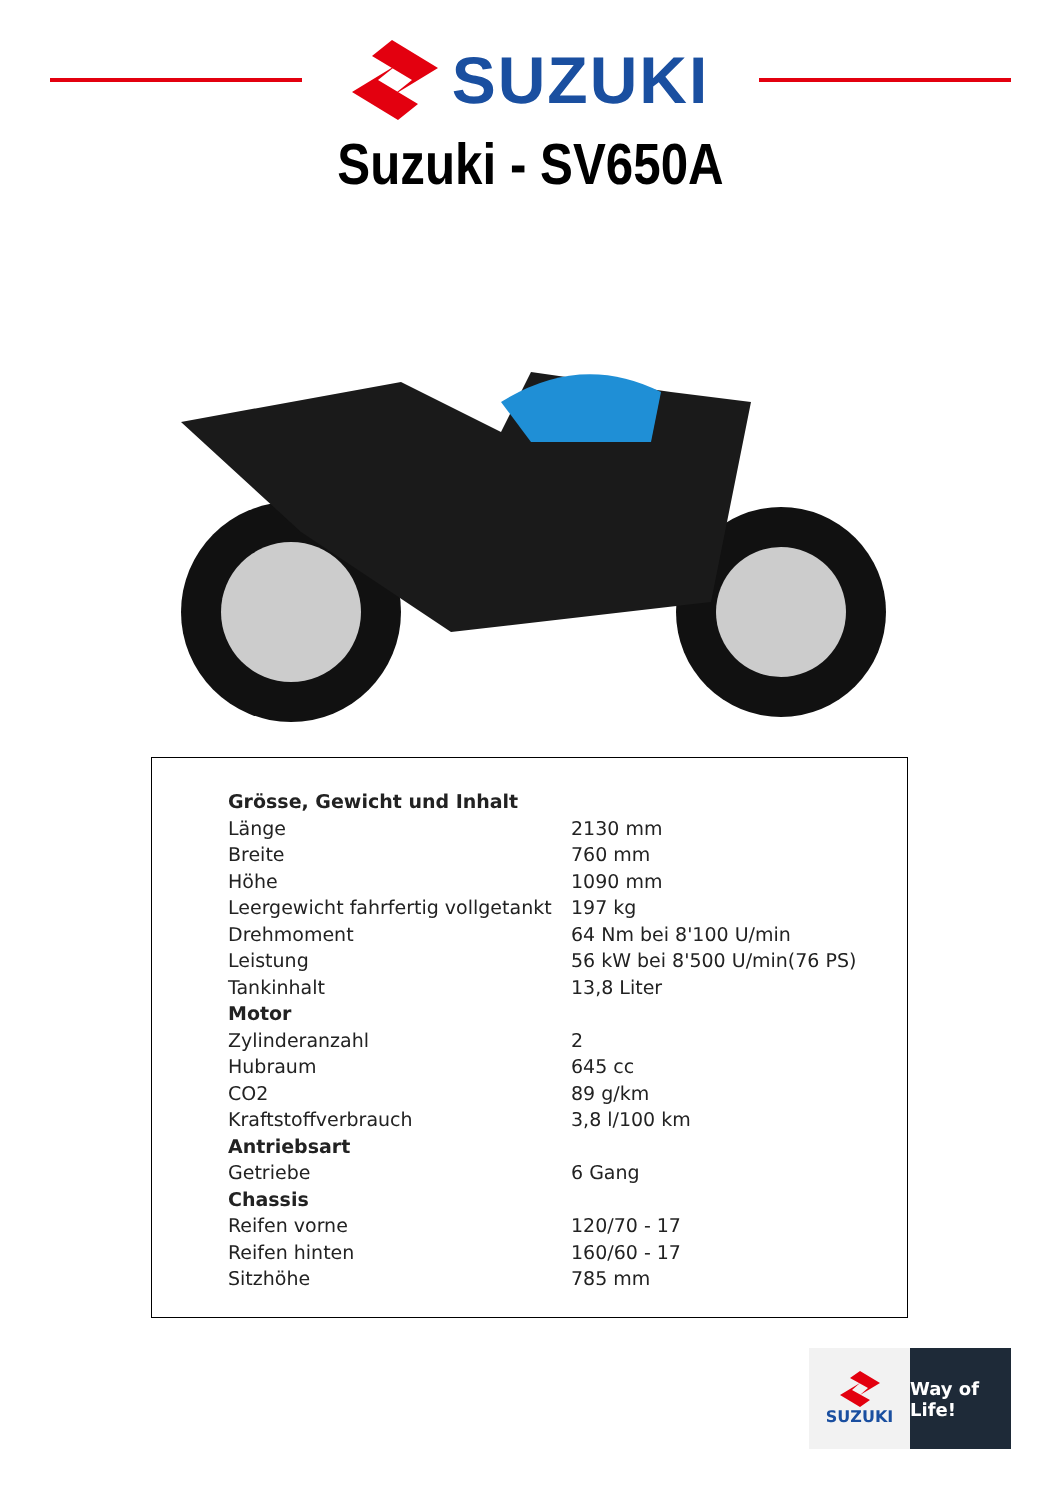SUZUKI
Suzuki - SV650A
| Grösse, Gewicht und Inhalt | |
| Länge | 2130 mm |
| Breite | 760 mm |
| Höhe | 1090 mm |
| Leergewicht fahrfertig vollgetankt | 197 kg |
| Drehmoment | 64 Nm bei 8'100 U/min |
| Leistung | 56 kW bei 8'500 U/min(76 PS) |
| Tankinhalt | 13,8 Liter |
| Motor | |
| Zylinderanzahl | 2 |
| Hubraum | 645 cc |
| CO2 | 89 g/km |
| Kraftstoffverbrauch | 3,8 l/100 km |
| Antriebsart | |
| Getriebe | 6 Gang |
| Chassis | |
| Reifen vorne | 120/70 - 17 |
| Reifen hinten | 160/60 - 17 |
| Sitzhöhe | 785 mm |
SUZUKI Way of Life!